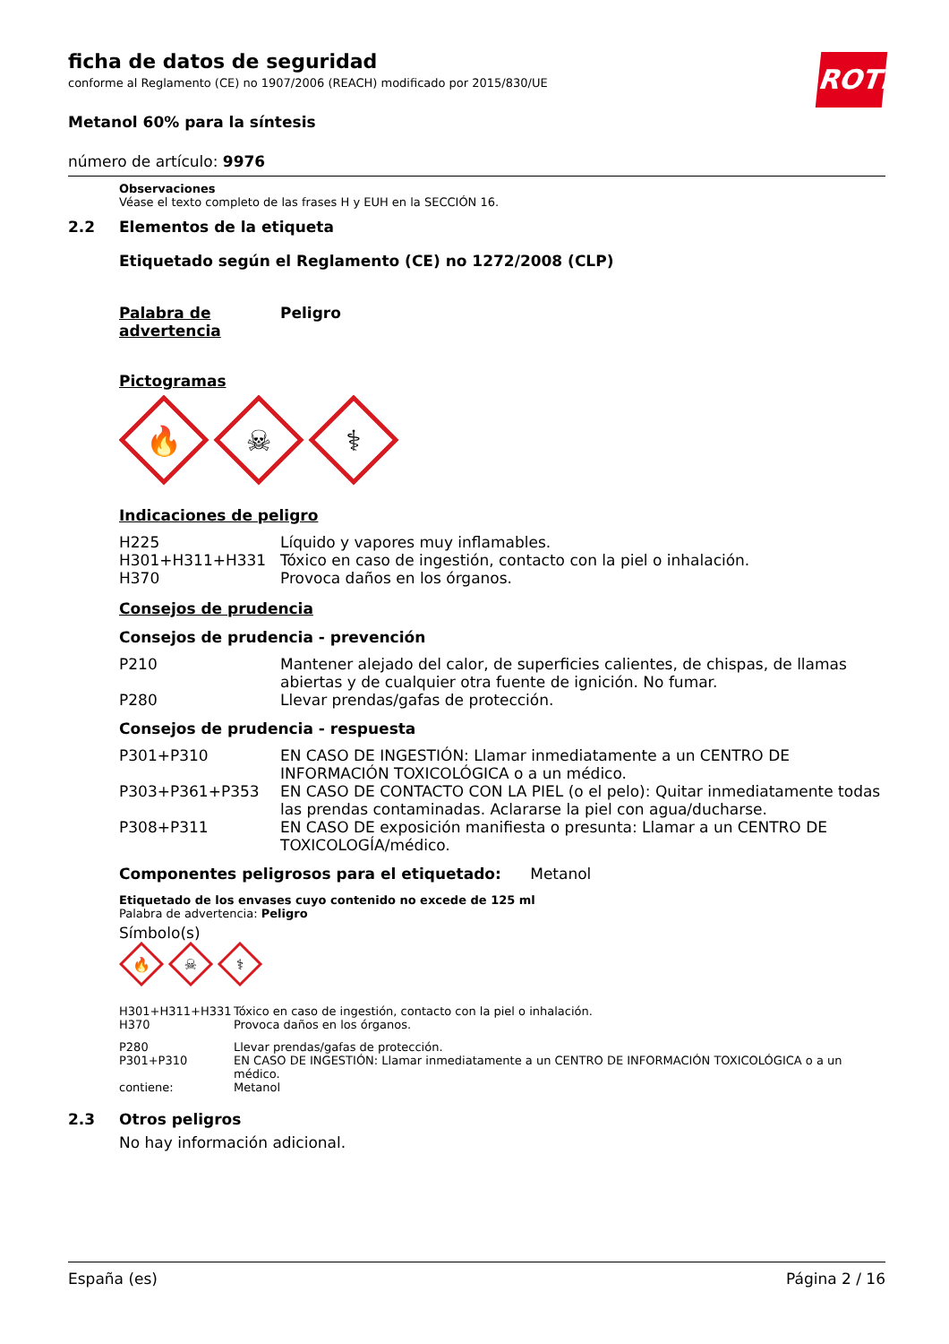ROTH
ficha de datos de seguridad
conforme al Reglamento (CE) no 1907/2006 (REACH) modificado por 2015/830/UE
Metanol 60% para la síntesis
número de artículo: 9976
Observaciones
Véase el texto completo de las frases H y EUH en la SECCIÓN 16.
2.2 Elementos de la etiqueta
Etiquetado según el Reglamento (CE) no 1272/2008 (CLP)
| Palabra de advertencia | Peligro |
Pictogramas
🔥
☠
⚕
Indicaciones de peligro
| H225 | Líquido y vapores muy inflamables. |
| H301+H311+H331 | Tóxico en caso de ingestión, contacto con la piel o inhalación. |
| H370 | Provoca daños en los órganos. |
Consejos de prudencia
Consejos de prudencia - prevención
| P210 | Mantener alejado del calor, de superficies calientes, de chispas, de llamas abiertas y de cualquier otra fuente de ignición. No fumar. |
| P280 | Llevar prendas/gafas de protección. |
Consejos de prudencia - respuesta
| P301+P310 | EN CASO DE INGESTIÓN: Llamar inmediatamente a un CENTRO DE INFORMACIÓN TOXICOLÓGICA o a un médico. |
| P303+P361+P353 | EN CASO DE CONTACTO CON LA PIEL (o el pelo): Quitar inmediatamente todas las prendas contaminadas. Aclararse la piel con agua/ducharse. |
| P308+P311 | EN CASO DE exposición manifiesta o presunta: Llamar a un CENTRO DE TOXICOLOGÍA/médico. |
Componentes peligrosos para el etiquetado: Metanol
Etiquetado de los envases cuyo contenido no excede de 125 ml
Palabra de advertencia: Peligro
Símbolo(s)
🔥
☠
⚕
| H301+H311+H331 | Tóxico en caso de ingestión, contacto con la piel o inhalación. |
| H370 | Provoca daños en los órganos. |
| P280 | Llevar prendas/gafas de protección. |
| P301+P310 | EN CASO DE INGESTIÓN: Llamar inmediatamente a un CENTRO DE INFORMACIÓN TOXICOLÓGICA o a un médico. |
| contiene: | Metanol |
2.3 Otros peligros
No hay información adicional.
España (es) Página 2 / 16